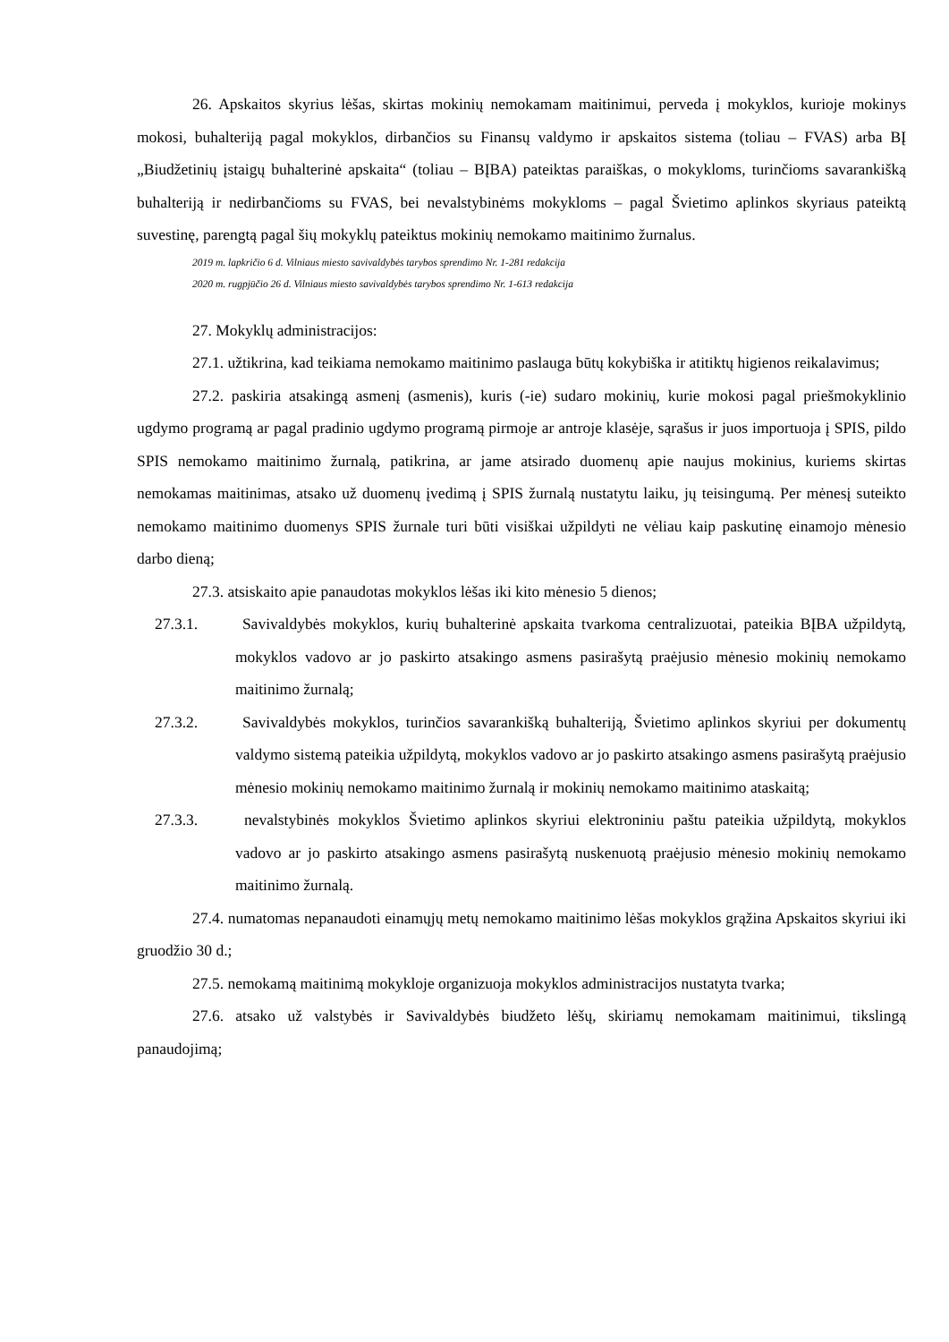26. Apskaitos skyrius lėšas, skirtas mokinių nemokamam maitinimui, perveda į mokyklos, kurioje mokinys mokosi, buhalteriją pagal mokyklos, dirbančios su Finansų valdymo ir apskaitos sistema (toliau – FVAS) arba BĮ „Biudžetinių įstaigų buhalterinė apskaita“ (toliau – BĮBA) pateiktas paraiškas, o mokykloms, turinčioms savarankišką buhalteriją ir nedirbančioms su FVAS, bei nevalstybinėms mokykloms – pagal Švietimo aplinkos skyriaus pateiktą suvestinę, parengtą pagal šių mokyklų pateiktus mokinių nemokamo maitinimo žurnalus.
2019 m. lapkričio 6 d. Vilniaus miesto savivaldybės tarybos sprendimo Nr. 1-281 redakcija
2020 m. rugpjūčio 26 d. Vilniaus miesto savivaldybės tarybos sprendimo Nr. 1-613 redakcija
27. Mokyklų administracijos:
27.1. užtikrina, kad teikiama nemokamo maitinimo paslauga būtų kokybiška ir atitiktų higienos reikalavimus;
27.2. paskiria atsakingą asmenį (asmenis), kuris (-ie) sudaro mokinių, kurie mokosi pagal priešmokyklinio ugdymo programą ar pagal pradinio ugdymo programą pirmoje ar antroje klasėje, sąrašus ir juos importuoja į SPIS, pildo SPIS nemokamo maitinimo žurnalą, patikrina, ar jame atsirado duomenų apie naujus mokinius, kuriems skirtas nemokamas maitinimas, atsako už duomenų įvedimą į SPIS žurnalą nustatytu laiku, jų teisingumą. Per mėnesį suteikto nemokamo maitinimo duomenys SPIS žurnale turi būti visiškai užpildyti ne vėliau kaip paskutinę einamojo mėnesio darbo dieną;
27.3. atsiskaito apie panaudotas mokyklos lėšas iki kito mėnesio 5 dienos;
27.3.1. Savivaldybės mokyklos, kurių buhalterinė apskaita tvarkoma centralizuotai, pateikia BĮBA užpildytą, mokyklos vadovo ar jo paskirto atsakingo asmens pasirašytą praėjusio mėnesio mokinių nemokamo maitinimo žurnalą;
27.3.2. Savivaldybės mokyklos, turinčios savarankišką buhalteriją, Švietimo aplinkos skyriui per dokumentų valdymo sistemą pateikia užpildytą, mokyklos vadovo ar jo paskirto atsakingo asmens pasirašytą praėjusio mėnesio mokinių nemokamo maitinimo žurnalą ir mokinių nemokamo maitinimo ataskaitą;
27.3.3. nevalstybinės mokyklos Švietimo aplinkos skyriui elektroniniu paštu pateikia užpildytą, mokyklos vadovo ar jo paskirto atsakingo asmens pasirašytą nuskenuotą praėjusio mėnesio mokinių nemokamo maitinimo žurnalą.
27.4. numatomas nepanaudoti einamųjų metų nemokamo maitinimo lėšas mokyklos grąžina Apskaitos skyriui iki gruodžio 30 d.;
27.5. nemokamą maitinimą mokykloje organizuoja mokyklos administracijos nustatyta tvarka;
27.6. atsako už valstybės ir Savivaldybės biudžeto lėšų, skiriamų nemokamam maitinimui, tikslingą panaudojimą;